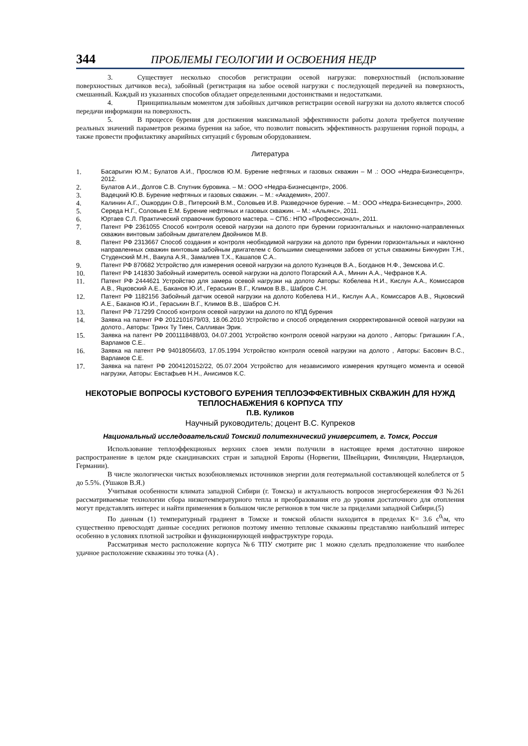344 ПРОБЛЕМЫ ГЕОЛОГИИ И ОСВОЕНИЯ НЕДР
3. Существует несколько способов регистрации осевой нагрузки: поверхностный (использование поверхностных датчиков веса), забойный (регистрация на забое осевой нагрузки с последующей передачей на поверхность, смешанный. Каждый из указанных способов обладает определенными достоинствами и недостатками.
4. Принципиальным моментом для забойных датчиков регистрации осевой нагрузки на долото является способ передачи информации на поверхность.
5. В процессе бурения для достижения максимальной эффективности работы долота требуется получение реальных значений параметров режима бурения на забое, что позволит повысить эффективность разрушения горной породы, а также провести профилактику аварийных ситуаций с буровым оборудованием.
Литература
1. Басарыгин Ю.М.; Булатов А.И., Прослков Ю.М. Бурение нефтяных и газовых скважин – М .: ООО «Недра-Бизнесцентр», 2012.
2. Булатов А.И., Долгов С.В. Спутник буровика. – М.: ООО «Недра-Бизнесцентр», 2006.
3. Вадецкий Ю.В. Бурение нефтяных и газовых скважин. – М.: «Академия», 2007.
4. Калинин А.Г., Ошкордин О.В., Питерский В.М., Соловьев И.В. Разведочное бурение. – М.: ООО «Недра-Бизнесцентр», 2000.
5. Середа Н.Г., Соловьев Е.М. Бурение нефтяных и газовых скважин. – М.: «Альянс», 2011.
6. Юртаев С.Л. Практический справочник бурового мастера. – СПб.: НПО «Профессионал», 2011.
7. Патент РФ 2361055 Способ контроля осевой нагрузки на долото при бурении горизонтальных и наклонно-направленных скважин винтовым забойным двигателем Двойников М.В.
8. Патент РФ 2313667 Способ создания и контроля необходимой нагрузки на долото при бурении горизонтальных и наклонно направленных скважин винтовым забойным двигателем с большими смещениями забоев от устья скважины Бикчурин Т.Н., Студенский М.Н., Вакула А.Я., Замалиев Т.Х., Кашапов С.А..
9. Патент РФ 870682 Устройство для измерения осевой нагрузки на долото Кузнецов В.А., Богданов Н.Ф., Земскова И.С.
10. Патент РФ 141830 Забойный измеритель осевой нагрузки на долото Погарский А.А., Минин А.А., Чефранов К.А.
11. Патент РФ 2444621 Устройство для замера осевой нагрузки на долото Авторы: Кобелева Н.И., Кислун А.А., Комиссаров А.В., Яцковский А.Е., Баканов Ю.И., Гераськин В.Г., Климов В.В., Шабров С.Н.
12. Патент РФ 1182156 Забойный датчик осевой нагрузки на долото Кобелева Н.И., Кислун А.А., Комиссаров А.В., Яцковский А.Е., Баканов Ю.И., Гераськин В.Г., Климов В.В., Шабров С.Н.
13. Патент РФ 717299 Способ контроля осевой нагрузки на долото по КПД бурения
14. Заявка на патент РФ 2012101679/03, 18.06.2010 Устройство и способ определения скорректированной осевой нагрузки на долото., Авторы: Тринх Ту Тиен, Салливан Эрик.
15. Заявка на патент РФ 2001118488/03, 04.07.2001 Устройство контроля осевой нагрузки на долото , Авторы: Григашкин Г.А., Варламов С.Е..
16. Заявка на патент РФ 94018056/03, 17.05.1994 Устройство контроля осевой нагрузки на долото , Авторы: Басович В.С., Варламов С.Е.
17. Заявка на патент РФ 2004120152/22, 05.07.2004 Устройство для независимого измерения крутящего момента и осевой нагрузки, Авторы: Евстафьев Н.Н., Анисимов К.С.
НЕКОТОРЫЕ ВОПРОСЫ КУСТОВОГО БУРЕНИЯ ТЕПЛОЭФФЕКТИВНЫХ СКВАЖИН ДЛЯ НУЖД ТЕПЛОСНАБЖЕНИЯ 6 КОРПУСА ТПУ
П.В. Куликов
Научный руководитель; доцент В.С. Купреков
Национальный исследовательский Томский политехнический университет, г. Томск, Россия
Использование теплоэффекционых верхних слоев земли получили в настоящее время достаточно широкое распространение в целом ряде скандинавских стран и западной Европы (Норвегии, Швейцарии, Финляндии, Нидерландов, Германии).
В числе экологически чистых возобновляемых источников энергии доля геотермальной составляющей колеблется от 5 до 5.5%. (Ушаков В.Я.)
Учитывая особенности климата западной Сибири (г. Томска) и актуальность вопросов энергосбережения ФЗ №261 рассматриваемые технологии сбора низкотемпературного тепла и преобразования его до уровня достаточного для отопления могут представлять интерес и найти применения в большом числе регионов в том числе за приделами западной Сибири.(5)
По данным (1) температурный градиент в Томске и томской области находится в пределах К= 3.6 с<sup>0</sup>\м, что существенно превосходят данные соседних регионов поэтому именно тепловые скважины представляю наибольший интерес особенно в условиях плотной застройки и функционирующей инфраструктуре города.
Рассматривая место расположение корпуса №6 ТПУ смотрите рис 1 можно сделать предположение что наиболее удачное расположение скважины это точка (А) .